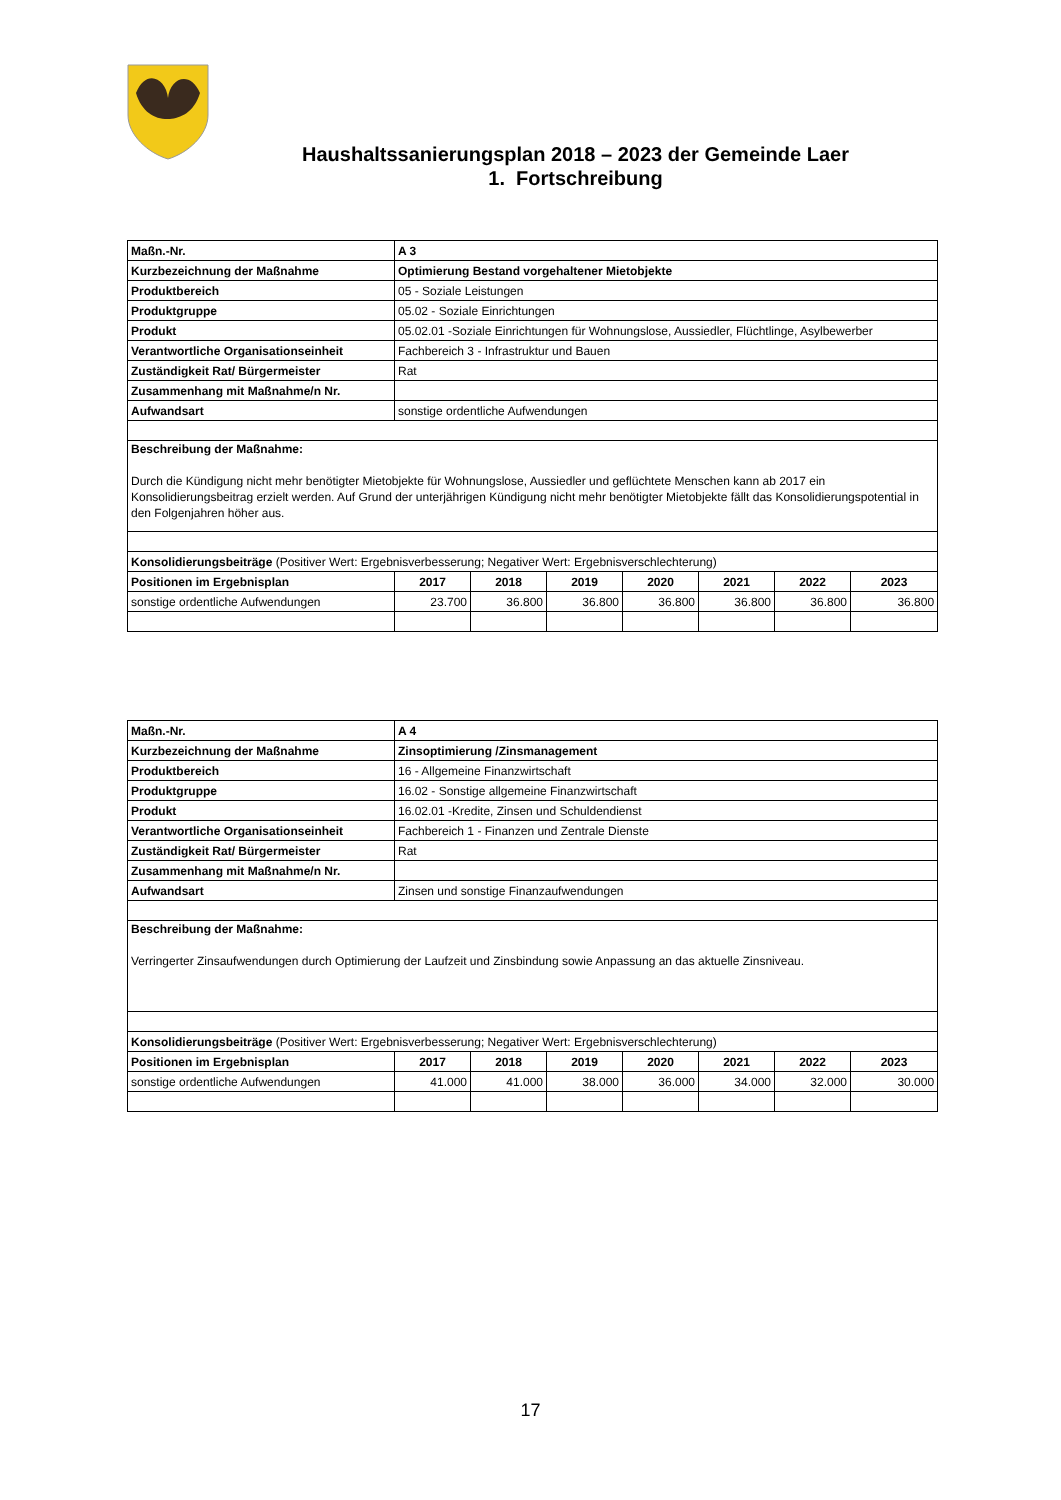Haushaltssanierungsplan 2018 – 2023 der Gemeinde Laer
1. Fortschreibung
| Maßn.-Nr. | A 3 | | | | | | |
| Kurzbezeichnung der Maßnahme | Optimierung Bestand vorgehaltener Mietobjekte | | | | | | |
| Produktbereich | 05 - Soziale Leistungen | | | | | | |
| Produktgruppe | 05.02 - Soziale Einrichtungen | | | | | | |
| Produkt | 05.02.01 -Soziale Einrichtungen für Wohnungslose, Aussiedler, Flüchtlinge, Asylbewerber | | | | | | |
| Verantwortliche Organisationseinheit | Fachbereich 3 - Infrastruktur und Bauen | | | | | | |
| Zuständigkeit Rat/ Bürgermeister | Rat | | | | | | |
| Zusammenhang mit Maßnahme/n Nr. | | | | | | | |
| Aufwandsart | sonstige ordentliche Aufwendungen | | | | | | |
| Beschreibung der Maßnahme: Durch die Kündigung nicht mehr benötigter Mietobjekte für Wohnungslose, Aussiedler und geflüchtete Menschen kann ab 2017 ein Konsolidierungsbeitrag erzielt werden. Auf Grund der unterjährigen Kündigung nicht mehr benötigter Mietobjekte fällt das Konsolidierungspotential in den Folgenjahren höher aus. | | | | | | | |
| Konsolidierungsbeiträge (Positiver Wert: Ergebnisverbesserung; Negativer Wert: Ergebnisverschlechterung) | | | | | | | |
| Positionen im Ergebnisplan | 2017 | 2018 | 2019 | 2020 | 2021 | 2022 | 2023 |
| sonstige ordentliche Aufwendungen | 23.700 | 36.800 | 36.800 | 36.800 | 36.800 | 36.800 | 36.800 |
| Maßn.-Nr. | A 4 | | | | | | |
| Kurzbezeichnung der Maßnahme | Zinsoptimierung /Zinsmanagement | | | | | | |
| Produktbereich | 16 - Allgemeine Finanzwirtschaft | | | | | | |
| Produktgruppe | 16.02 - Sonstige allgemeine Finanzwirtschaft | | | | | | |
| Produkt | 16.02.01 -Kredite, Zinsen und Schuldendienst | | | | | | |
| Verantwortliche Organisationseinheit | Fachbereich 1 - Finanzen und Zentrale Dienste | | | | | | |
| Zuständigkeit Rat/ Bürgermeister | Rat | | | | | | |
| Zusammenhang mit Maßnahme/n Nr. | | | | | | | |
| Aufwandsart | Zinsen und sonstige Finanzaufwendungen | | | | | | |
| Beschreibung der Maßnahme: Verringerter Zinsaufwendungen durch Optimierung der Laufzeit und Zinsbindung sowie Anpassung an das aktuelle Zinsniveau. | | | | | | | |
| Konsolidierungsbeiträge (Positiver Wert: Ergebnisverbesserung; Negativer Wert: Ergebnisverschlechterung) | | | | | | | |
| Positionen im Ergebnisplan | 2017 | 2018 | 2019 | 2020 | 2021 | 2022 | 2023 |
| sonstige ordentliche Aufwendungen | 41.000 | 41.000 | 38.000 | 36.000 | 34.000 | 32.000 | 30.000 |
17